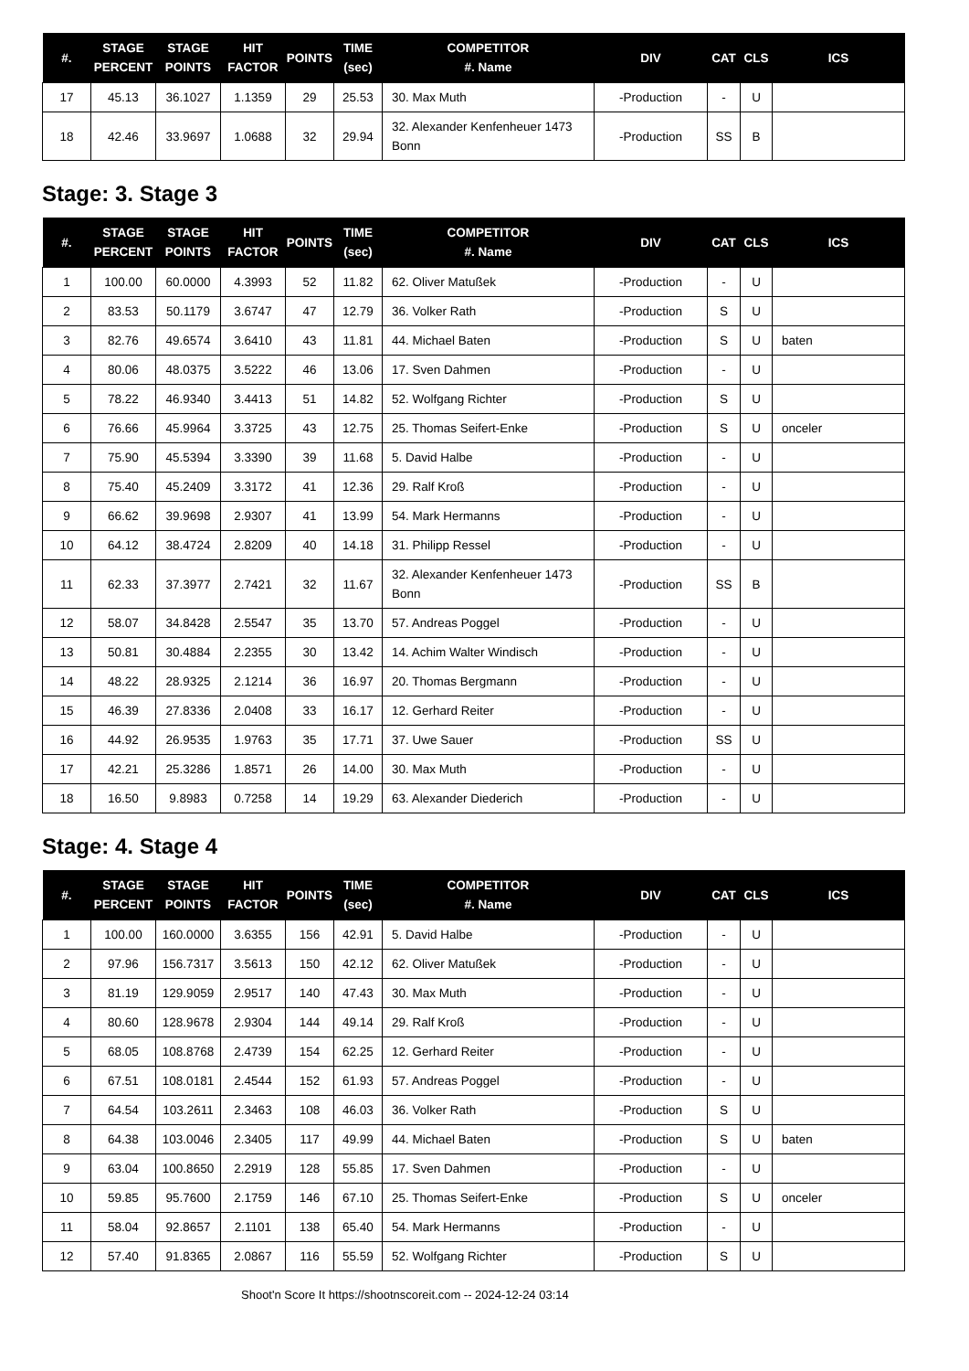| #. | STAGE PERCENT | STAGE POINTS | HIT FACTOR | POINTS | TIME (sec) | COMPETITOR #. Name | DIV | CAT | CLS | ICS |
| --- | --- | --- | --- | --- | --- | --- | --- | --- | --- | --- |
| 17 | 45.13 | 36.1027 | 1.1359 | 29 | 25.53 | 30. Max Muth | -Production | - | U | |
| 18 | 42.46 | 33.9697 | 1.0688 | 32 | 29.94 | 32. Alexander Kenfenheuer 1473 Bonn | -Production | SS | B | |
Stage: 3. Stage 3
| #. | STAGE PERCENT | STAGE POINTS | HIT FACTOR | POINTS | TIME (sec) | COMPETITOR #. Name | DIV | CAT | CLS | ICS |
| --- | --- | --- | --- | --- | --- | --- | --- | --- | --- | --- |
| 1 | 100.00 | 60.0000 | 4.3993 | 52 | 11.82 | 62. Oliver Matußek | -Production | - | U | |
| 2 | 83.53 | 50.1179 | 3.6747 | 47 | 12.79 | 36. Volker Rath | -Production | S | U | |
| 3 | 82.76 | 49.6574 | 3.6410 | 43 | 11.81 | 44. Michael Baten | -Production | S | U | baten |
| 4 | 80.06 | 48.0375 | 3.5222 | 46 | 13.06 | 17. Sven Dahmen | -Production | - | U | |
| 5 | 78.22 | 46.9340 | 3.4413 | 51 | 14.82 | 52. Wolfgang Richter | -Production | S | U | |
| 6 | 76.66 | 45.9964 | 3.3725 | 43 | 12.75 | 25. Thomas Seifert-Enke | -Production | S | U | onceler |
| 7 | 75.90 | 45.5394 | 3.3390 | 39 | 11.68 | 5. David Halbe | -Production | - | U | |
| 8 | 75.40 | 45.2409 | 3.3172 | 41 | 12.36 | 29. Ralf Kroß | -Production | - | U | |
| 9 | 66.62 | 39.9698 | 2.9307 | 41 | 13.99 | 54. Mark Hermanns | -Production | - | U | |
| 10 | 64.12 | 38.4724 | 2.8209 | 40 | 14.18 | 31. Philipp Ressel | -Production | - | U | |
| 11 | 62.33 | 37.3977 | 2.7421 | 32 | 11.67 | 32. Alexander Kenfenheuer 1473 Bonn | -Production | SS | B | |
| 12 | 58.07 | 34.8428 | 2.5547 | 35 | 13.70 | 57. Andreas Poggel | -Production | - | U | |
| 13 | 50.81 | 30.4884 | 2.2355 | 30 | 13.42 | 14. Achim Walter Windisch | -Production | - | U | |
| 14 | 48.22 | 28.9325 | 2.1214 | 36 | 16.97 | 20. Thomas Bergmann | -Production | - | U | |
| 15 | 46.39 | 27.8336 | 2.0408 | 33 | 16.17 | 12. Gerhard Reiter | -Production | - | U | |
| 16 | 44.92 | 26.9535 | 1.9763 | 35 | 17.71 | 37. Uwe Sauer | -Production | SS | U | |
| 17 | 42.21 | 25.3286 | 1.8571 | 26 | 14.00 | 30. Max Muth | -Production | - | U | |
| 18 | 16.50 | 9.8983 | 0.7258 | 14 | 19.29 | 63. Alexander Diederich | -Production | - | U | |
Stage: 4. Stage 4
| #. | STAGE PERCENT | STAGE POINTS | HIT FACTOR | POINTS | TIME (sec) | COMPETITOR #. Name | DIV | CAT | CLS | ICS |
| --- | --- | --- | --- | --- | --- | --- | --- | --- | --- | --- |
| 1 | 100.00 | 160.0000 | 3.6355 | 156 | 42.91 | 5. David Halbe | -Production | - | U | |
| 2 | 97.96 | 156.7317 | 3.5613 | 150 | 42.12 | 62. Oliver Matußek | -Production | - | U | |
| 3 | 81.19 | 129.9059 | 2.9517 | 140 | 47.43 | 30. Max Muth | -Production | - | U | |
| 4 | 80.60 | 128.9678 | 2.9304 | 144 | 49.14 | 29. Ralf Kroß | -Production | - | U | |
| 5 | 68.05 | 108.8768 | 2.4739 | 154 | 62.25 | 12. Gerhard Reiter | -Production | - | U | |
| 6 | 67.51 | 108.0181 | 2.4544 | 152 | 61.93 | 57. Andreas Poggel | -Production | - | U | |
| 7 | 64.54 | 103.2611 | 2.3463 | 108 | 46.03 | 36. Volker Rath | -Production | S | U | |
| 8 | 64.38 | 103.0046 | 2.3405 | 117 | 49.99 | 44. Michael Baten | -Production | S | U | baten |
| 9 | 63.04 | 100.8650 | 2.2919 | 128 | 55.85 | 17. Sven Dahmen | -Production | - | U | |
| 10 | 59.85 | 95.7600 | 2.1759 | 146 | 67.10 | 25. Thomas Seifert-Enke | -Production | S | U | onceler |
| 11 | 58.04 | 92.8657 | 2.1101 | 138 | 65.40 | 54. Mark Hermanns | -Production | - | U | |
| 12 | 57.40 | 91.8365 | 2.0867 | 116 | 55.59 | 52. Wolfgang Richter | -Production | S | U | |
Shoot'n Score It https://shootnscoreit.com -- 2024-12-24 03:14